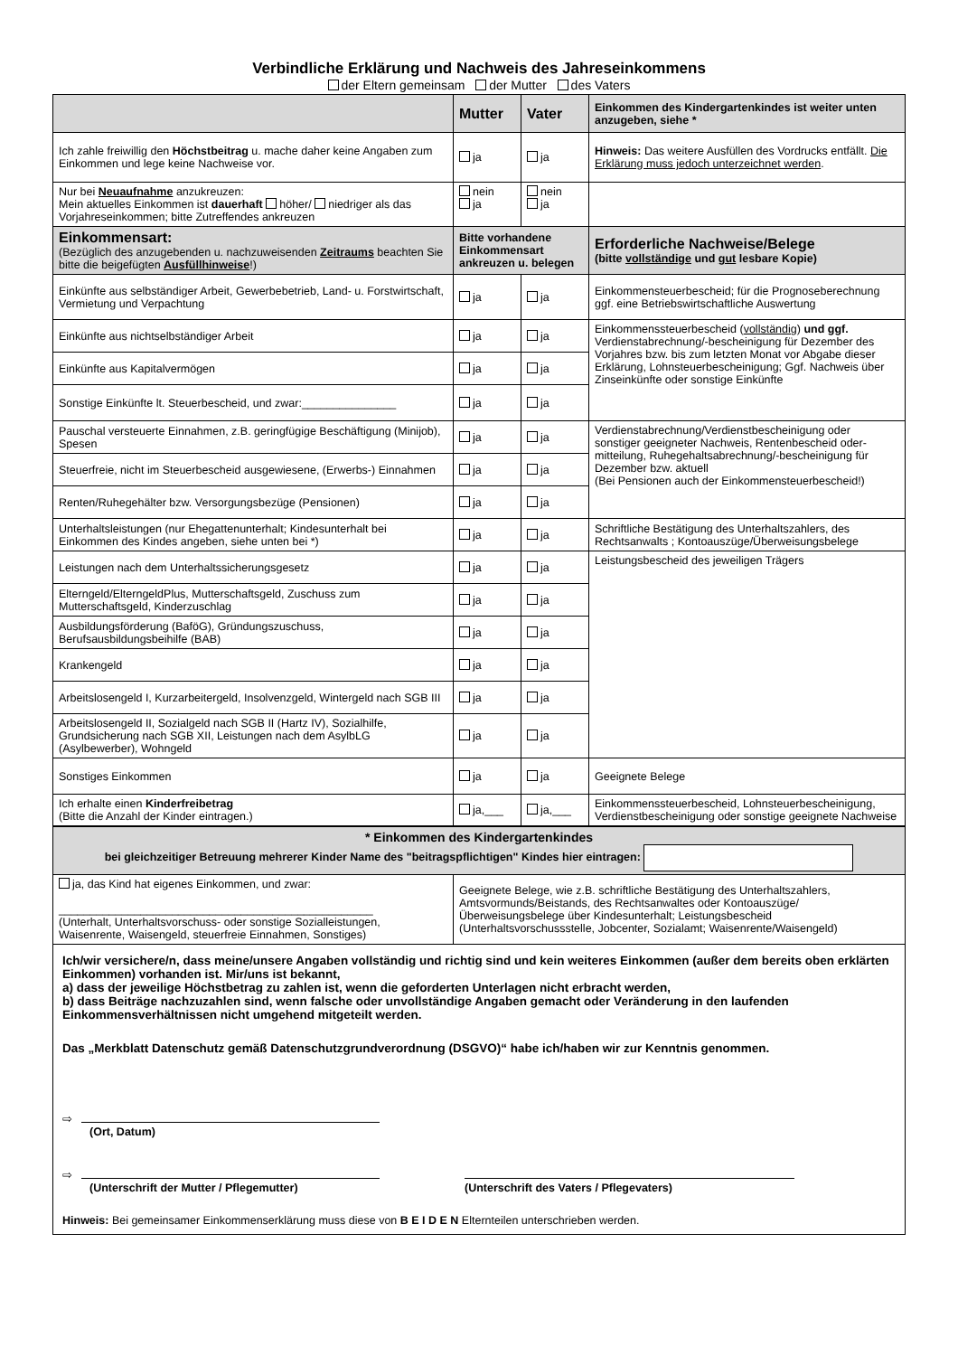Verbindliche Erklärung und Nachweis des Jahreseinkommens
der Eltern gemeinsam der Mutter des Vaters
| | Mutter | Vater | Einkommen des Kindergartenkindes ist weiter unten anzugeben, siehe * |
| --- | --- | --- | --- |
| Ich zahle freiwillig den Höchstbeitrag u. mache daher keine Angaben zum Einkommen und lege keine Nachweise vor. | ja | ja | Hinweis: Das weitere Ausfüllen des Vordrucks entfällt. Die Erklärung muss jedoch unterzeichnet werden . |
| Nur bei Neuaufnahme anzukreuzen: Mein aktuelles Einkommen ist dauerhaft höher/ niedriger als das Vorjahreseinkommen; bitte Zutreffendes ankreuzen | nein ja | nein ja | |
| Einkommensart: (Bezüglich des anzugebenden u. nachzuweisenden Zeitraums beachten Sie bitte die beigefügten Ausfüllhinweise !) | Bitte vorhandene Einkommensart ankreuzen u. belegen | | Erforderliche Nachweise/Belege (bitte vollständige und gut lesbare Kopie) |
| Einkünfte aus selbständiger Arbeit, Gewerbebetrieb, Land- u. Forstwirtschaft, Vermietung und Verpachtung | ja | ja | Einkommensteuerbescheid; für die Prognoseberechnung ggf. eine Betriebswirtschaftliche Auswertung |
| Einkünfte aus nichtselbständiger Arbeit | ja | ja | Einkommenssteuerbescheid ( vollständig ) und ggf. Verdienstabrechnung/-bescheinigung für Dezember des Vorjahres bzw. bis zum letzten Monat vor Abgabe dieser Erklärung, Lohnsteuerbescheinigung; Ggf. Nachweis über Zinseinkünfte oder sonstige Einkünfte |
| Einkünfte aus Kapitalvermögen | ja | ja | |
| Sonstige Einkünfte lt. Steuerbescheid, und zwar:_______________ | ja | ja | |
| Pauschal versteuerte Einnahmen, z.B. geringfügige Beschäftigung (Minijob), Spesen | ja | ja | Verdienstabrechnung/Verdienstbescheinigung oder sonstiger geeigneter Nachweis, Rentenbescheid oder-mitteilung, Ruhegehaltsabrechnung/-bescheinigung für Dezember bzw. aktuell (Bei Pensionen auch der Einkommensteuerbescheid!) |
| Steuerfreie, nicht im Steuerbescheid ausgewiesene, (Erwerbs-) Einnahmen | ja | ja | |
| Renten/Ruhegehälter bzw. Versorgungsbezüge (Pensionen) | ja | ja | |
| Unterhaltsleistungen (nur Ehegattenunterhalt; Kindesunterhalt bei Einkommen des Kindes angeben, siehe unten bei *) | ja | ja | Schriftliche Bestätigung des Unterhaltszahlers, des Rechtsanwalts ; Kontoauszüge/Überweisungsbelege |
| Leistungen nach dem Unterhaltssicherungsgesetz | ja | ja | Leistungsbescheid des jeweiligen Trägers |
| Elterngeld/ElterngeldPlus, Mutterschaftsgeld, Zuschuss zum Mutterschaftsgeld, Kinderzuschlag | ja | ja | |
| Ausbildungsförderung (BaföG), Gründungszuschuss, Berufsausbildungsbeihilfe (BAB) | ja | ja | |
| Krankengeld | ja | ja | |
| Arbeitslosengeld I, Kurzarbeitergeld, Insolvenzgeld, Wintergeld nach SGB III | ja | ja | |
| Arbeitslosengeld II, Sozialgeld nach SGB II (Hartz IV), Sozialhilfe, Grundsicherung nach SGB XII, Leistungen nach dem AsylbLG (Asylbewerber), Wohngeld | ja | ja | |
| Sonstiges Einkommen | ja | ja | Geeignete Belege |
| Ich erhalte einen Kinderfreibetrag (Bitte die Anzahl der Kinder eintragen.) | ja,___ | ja,___ | Einkommenssteuerbescheid, Lohnsteuerbescheinigung, Verdienstbescheinigung oder sonstige geeignete Nachweise |
| * Einkommen des Kindergartenkindes bei gleichzeitiger Betreuung mehrerer Kinder Name des "beitragspflichtigen" Kindes hier eintragen: | |
| ja, das Kind hat eigenes Einkommen, und zwar: __________________________________________________ (Unterhalt, Unterhaltsvorschuss- oder sonstige Sozialleistungen, Waisenrente, Waisengeld, steuerfreie Einnahmen, Sonstiges) | Geeignete Belege, wie z.B. schriftliche Bestätigung des Unterhaltszahlers, Amtsvormunds/Beistands, des Rechtsanwaltes oder Kontoauszüge/Überweisungsbelege über Kindesunterhalt; Leistungsbescheid (Unterhaltsvorschussstelle, Jobcenter, Sozialamt; Waisenrente/Waisengeld) |
Ich/wir versichere/n, dass meine/unsere Angaben vollständig und richtig sind und kein weiteres Einkommen (außer dem bereits oben erklärten Einkommen) vorhanden ist. Mir/uns ist bekannt,
a) dass der jeweilige Höchstbetrag zu zahlen ist, wenn die geforderten Unterlagen nicht erbracht werden,
b) dass Beiträge nachzuzahlen sind, wenn falsche oder unvollständige Angaben gemacht oder Veränderung in den laufenden Einkommensverhältnissen nicht umgehend mitgeteilt werden.
Das „Merkblatt Datenschutz gemäß Datenschutzgrundverordnung (DSGVO)“ habe ich/haben wir zur Kenntnis genommen.
⇨
(Ort, Datum)
⇨
(Unterschrift der Mutter / Pflegemutter)
(Unterschrift des Vaters / Pflegevaters)
Hinweis: Bei gemeinsamer Einkommenserklärung muss diese von B E I D E N Elternteilen unterschrieben werden.